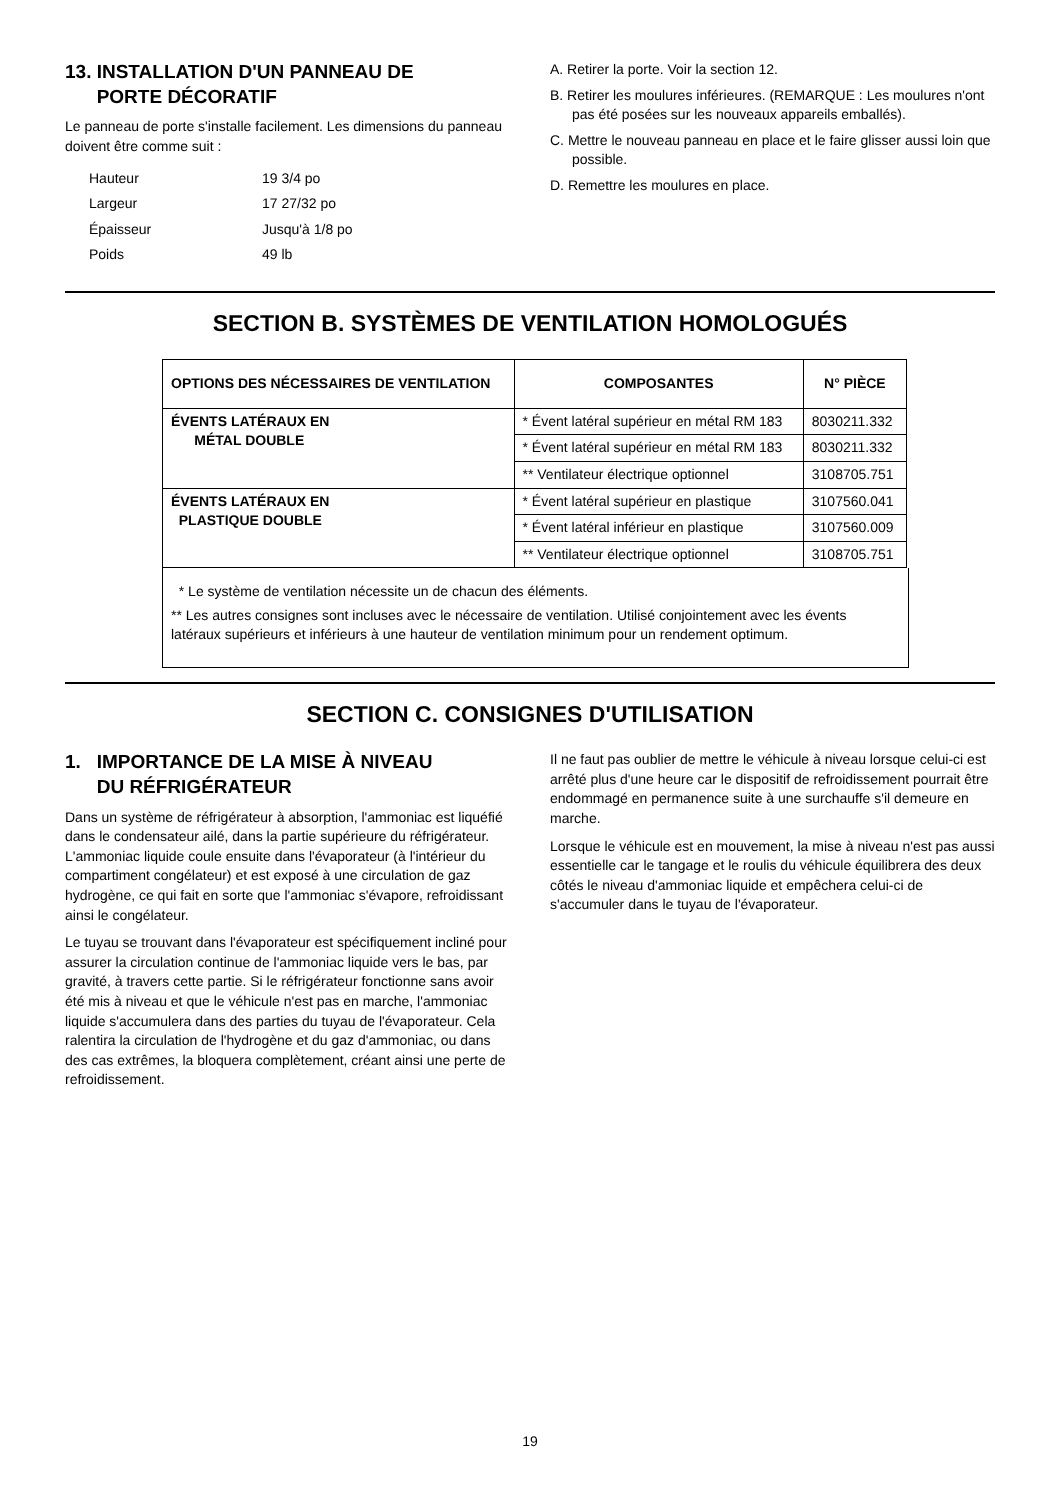13. INSTALLATION D'UN PANNEAU DE
PORTE DÉCORATIF
Le panneau de porte s'installe facilement. Les dimensions du panneau doivent être comme suit :
| Hauteur | 19 3/4 po |
| Largeur | 17 27/32 po |
| Épaisseur | Jusqu'à 1/8 po |
| Poids | 49 lb |
A. Retirer la porte. Voir la section 12.
B. Retirer les moulures inférieures. (REMARQUE : Les moulures n'ont pas été posées sur les nouveaux appareils emballés).
C. Mettre le nouveau panneau en place et le faire glisser aussi loin que possible.
D. Remettre les moulures en place.
SECTION B. SYSTÈMES DE VENTILATION HOMOLOGUÉS
| OPTIONS DES NÉCESSAIRES DE VENTILATION | COMPOSANTES | N° PIÈCE |
| --- | --- | --- |
| ÉVENTS LATÉRAUX EN MÉTAL DOUBLE | * Évent latéral supérieur en métal RM 183 | 8030211.332 |
| | * Évent latéral supérieur en métal RM 183 | 8030211.332 |
| | ** Ventilateur électrique optionnel | 3108705.751 |
| ÉVENTS LATÉRAUX EN PLASTIQUE DOUBLE | * Évent latéral supérieur en plastique | 3107560.041 |
| | * Évent latéral inférieur en plastique | 3107560.009 |
| | ** Ventilateur électrique optionnel | 3108705.751 |
* Le système de ventilation nécessite un de chacun des éléments.
** Les autres consignes sont incluses avec le nécessaire de ventilation. Utilisé conjointement avec les évents latéraux supérieurs et inférieurs à une hauteur de ventilation minimum pour un rendement optimum.
SECTION C. CONSIGNES D'UTILISATION
1. IMPORTANCE DE LA MISE À NIVEAU
DU RÉFRIGÉRATEUR
Dans un système de réfrigérateur à absorption, l'ammoniac est liquéfié dans le condensateur ailé, dans la partie supérieure du réfrigérateur. L'ammoniac liquide coule ensuite dans l'évaporateur (à l'intérieur du compartiment congélateur) et est exposé à une circulation de gaz hydrogène, ce qui fait en sorte que l'ammoniac s'évapore, refroidissant ainsi le congélateur.
Le tuyau se trouvant dans l'évaporateur est spécifiquement incliné pour assurer la circulation continue de l'ammoniac liquide vers le bas, par gravité, à travers cette partie. Si le réfrigérateur fonctionne sans avoir été mis à niveau et que le véhicule n'est pas en marche, l'ammoniac liquide s'accumulera dans des parties du tuyau de l'évaporateur. Cela ralentira la circulation de l'hydrogène et du gaz d'ammoniac, ou dans des cas extrêmes, la bloquera complètement, créant ainsi une perte de refroidissement.
Il ne faut pas oublier de mettre le véhicule à niveau lorsque celui-ci est arrêté plus d'une heure car le dispositif de refroidissement pourrait être endommagé en permanence suite à une surchauffe s'il demeure en marche.
Lorsque le véhicule est en mouvement, la mise à niveau n'est pas aussi essentielle car le tangage et le roulis du véhicule équilibrera des deux côtés le niveau d'ammoniac liquide et empêchera celui-ci de s'accumuler dans le tuyau de l'évaporateur.
19